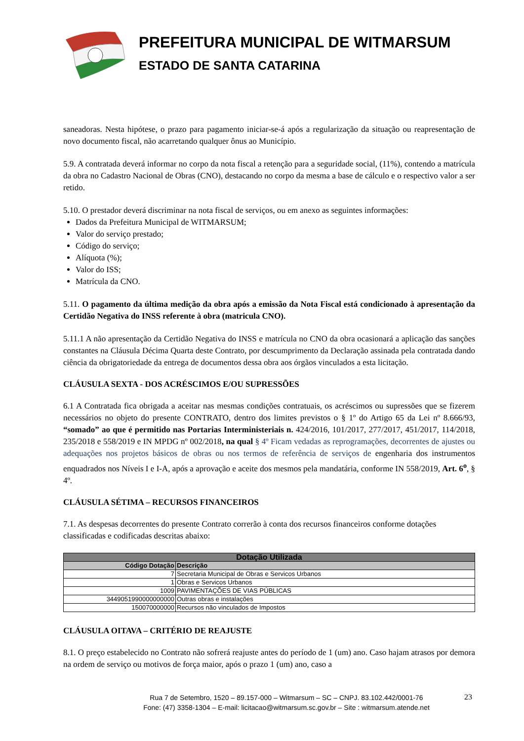PREFEITURA MUNICIPAL DE WITMARSUM
ESTADO DE SANTA CATARINA
saneadoras. Nesta hipótese, o prazo para pagamento iniciar-se-á após a regularização da situação ou reapresentação de novo documento fiscal, não acarretando qualquer ônus ao Município.
5.9. A contratada deverá informar no corpo da nota fiscal a retenção para a seguridade social, (11%), contendo a matrícula da obra no Cadastro Nacional de Obras (CNO), destacando no corpo da mesma a base de cálculo e o respectivo valor a ser retido.
5.10. O prestador deverá discriminar na nota fiscal de serviços, ou em anexo as seguintes informações:
Dados da Prefeitura Municipal de WITMARSUM;
Valor do serviço prestado;
Código do serviço;
Alíquota (%);
Valor do ISS;
Matrícula da CNO.
5.11. O pagamento da última medição da obra após a emissão da Nota Fiscal está condicionado à apresentação da Certidão Negativa do INSS referente à obra (matricula CNO).
5.11.1 A não apresentação da Certidão Negativa do INSS e matrícula no CNO da obra ocasionará a aplicação das sanções constantes na Cláusula Décima Quarta deste Contrato, por descumprimento da Declaração assinada pela contratada dando ciência da obrigatoriedade da entrega de documentos dessa obra aos órgãos vinculados a esta licitação.
CLÁUSULA SEXTA - DOS ACRÉSCIMOS E/OU SUPRESSÕES
6.1 A Contratada fica obrigada a aceitar nas mesmas condições contratuais, os acréscimos ou supressões que se fizerem necessários no objeto do presente CONTRATO, dentro dos limites previstos o § 1º do Artigo 65 da Lei nº 8.666/93, “somado” ao que é permitido nas Portarias Interministeriais n. 424/2016, 101/2017, 277/2017, 451/2017, 114/2018, 235/2018 e 558/2019 e IN MPDG nº 002/2018, na qual § 4º Ficam vedadas as reprogramações, decorrentes de ajustes ou adequações nos projetos básicos de obras ou nos termos de referência de serviços de engenharia dos instrumentos enquadrados nos Níveis I e I-A, após a aprovação e aceite dos mesmos pela mandatária, conforme IN 558/2019, Art. 6<sup>o</sup>, § 4º.
CLÁUSULA SÉTIMA – RECURSOS FINANCEIROS
7.1. As despesas decorrentes do presente Contrato correrão à conta dos recursos financeiros conforme dotações classificadas e codificadas descritas abaixo:
| Dotação Utilizada | |
| --- | --- |
| Código Dotação | Descrição |
| 7 | Secretaria Municipal de Obras e Servicos Urbanos |
| 1 | Obras e Servicos Urbanos |
| 1009 | PAVIMENTAÇÕES DE VIAS PÚBLICAS |
| 3449051990000000000 | Outras obras e instalações |
| 150070000000 | Recursos não vinculados de Impostos |
CLÁUSULA OITAVA – CRITÉRIO DE REAJUSTE
8.1. O preço estabelecido no Contrato não sofrerá reajuste antes do período de 1 (um) ano. Caso hajam atrasos por demora na ordem de serviço ou motivos de força maior, após o prazo 1 (um) ano, caso a
Rua 7 de Setembro, 1520 – 89.157-000 – Witmarsum – SC – CNPJ. 83.102.442/0001-76
Fone: (47) 3358-1304 – E-mail: licitacao@witmarsum.sc.gov.br – Site : witmarsum.atende.net
23